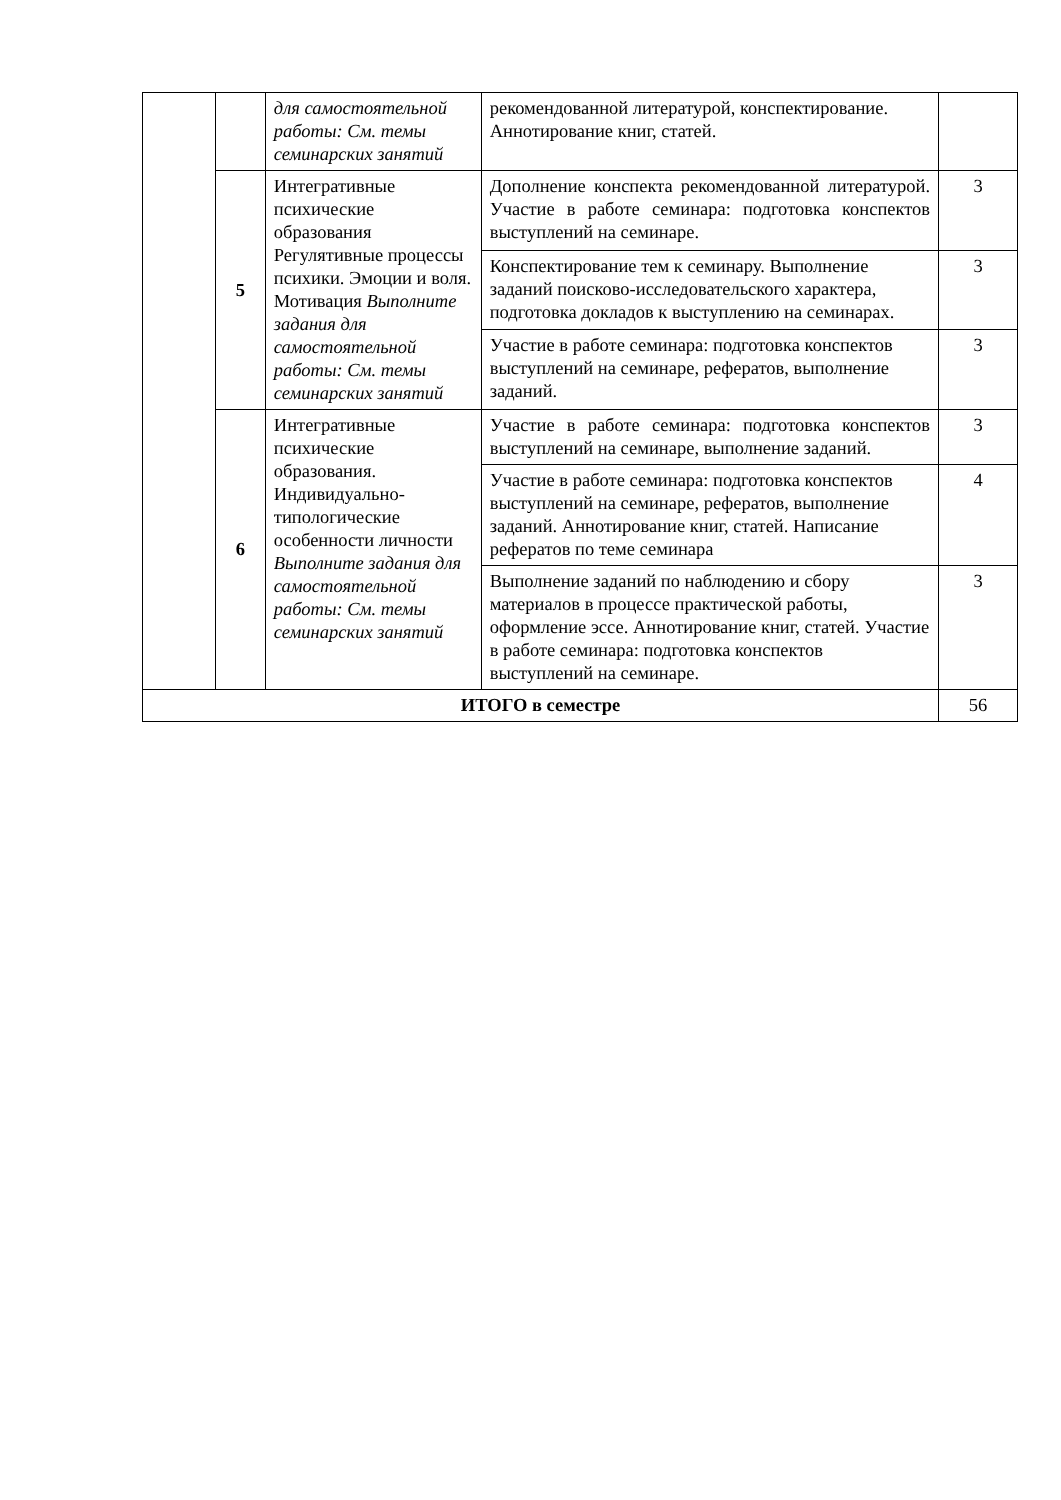| | | для самостоятельной работы: См. темы семинарских занятий | рекомендованной литературой, конспектирование. Аннотирование книг, статей. | |
| | 5 | Интегративные психические образования Регулятивные процессы психики. Эмоции и воля. Мотивация Выполните задания для самостоятельной работы: См. темы семинарских занятий | Дополнение конспекта рекомендованной литературой. Участие в работе семинара: подготовка конспектов выступлений на семинаре. | 3 |
| | | | Конспектирование тем к семинару. Выполнение заданий поисково-исследовательского характера, подготовка докладов к выступлению на семинарах. | 3 |
| | | | Участие в работе семинара: подготовка конспектов выступлений на семинаре, рефератов, выполнение заданий. | 3 |
| | 6 | Интегративные психические образования. Индивидуально-типологические особенности личности Выполните задания для самостоятельной работы: См. темы семинарских занятий | Участие в работе семинара: подготовка конспектов выступлений на семинаре, выполнение заданий. | 3 |
| | | | Участие в работе семинара: подготовка конспектов выступлений на семинаре, рефератов, выполнение заданий. Аннотирование книг, статей. Написание рефератов по теме семинара | 4 |
| | | | Выполнение заданий по наблюдению и сбору материалов в процессе практической работы, оформление эссе. Аннотирование книг, статей. Участие в работе семинара: подготовка конспектов выступлений на семинаре. | 3 |
| ИТОГО в семестре | | | | 56 |